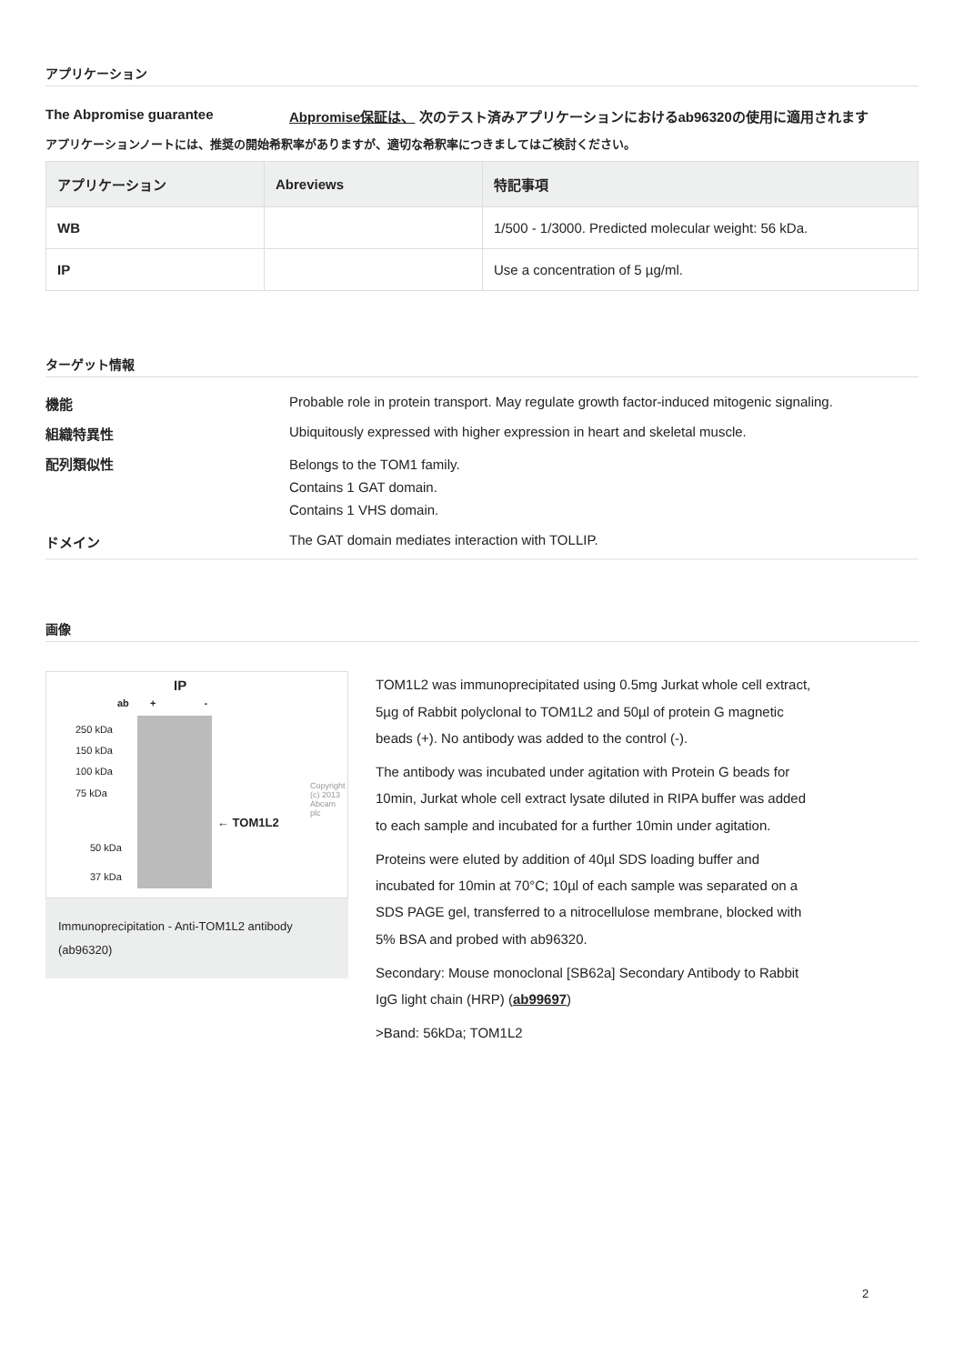アプリケーション
The Abpromise guarantee Abpromise保証は、 次のテスト済みアプリケーションにおけるab96320の使用に適用されます
アプリケーションノートには、推奨の開始希釈率がありますが、適切な希釈率につきましてはご検討ください。
| アプリケーション | Abreviews | 特記事項 |
| --- | --- | --- |
| WB | | 1/500 - 1/3000. Predicted molecular weight: 56 kDa. |
| IP | | Use a concentration of 5 µg/ml. |
ターゲット情報
機能
Probable role in protein transport. May regulate growth factor-induced mitogenic signaling.
組織特異性
Ubiquitously expressed with higher expression in heart and skeletal muscle.
配列類似性
Belongs to the TOM1 family.
Contains 1 GAT domain.
Contains 1 VHS domain.
ドメイン
The GAT domain mediates interaction with TOLLIP.
画像
IP
ab + -
250 kDa
150 kDa
100 kDa
75 kDa
50 kDa
37 kDa
← TOM1L2
Copyright (c) 2013 Abcam plc
Immunoprecipitation - Anti-TOM1L2 antibody (ab96320)
TOM1L2 was immunoprecipitated using 0.5mg Jurkat whole cell extract, 5µg of Rabbit polyclonal to TOM1L2 and 50µl of protein G magnetic beads (+). No antibody was added to the control (-).
The antibody was incubated under agitation with Protein G beads for 10min, Jurkat whole cell extract lysate diluted in RIPA buffer was added to each sample and incubated for a further 10min under agitation.
Proteins were eluted by addition of 40µl SDS loading buffer and incubated for 10min at 70°C; 10µl of each sample was separated on a SDS PAGE gel, transferred to a nitrocellulose membrane, blocked with 5% BSA and probed with ab96320.
Secondary: Mouse monoclonal [SB62a] Secondary Antibody to Rabbit IgG light chain (HRP) (ab99697)
>Band: 56kDa; TOM1L2
2